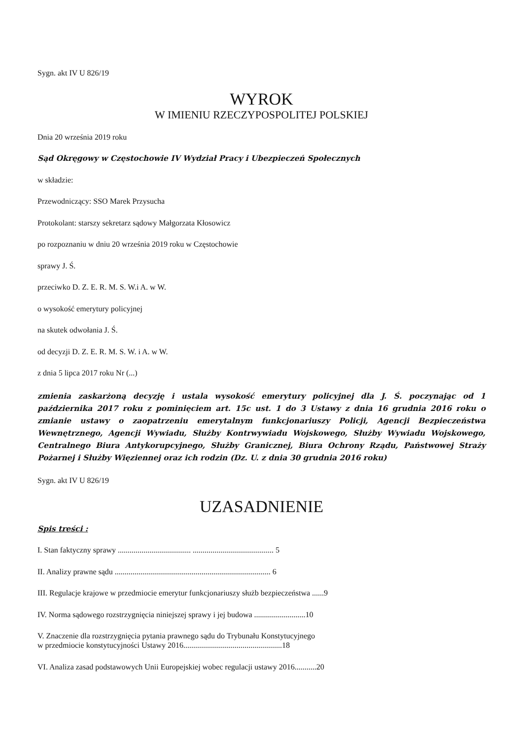Sygn. akt IV U 826/19
WYROK
W IMIENIU RZECZYPOSPOLITEJ POLSKIEJ
Dnia 20 września 2019 roku
Sąd Okręgowy w Częstochowie IV Wydział Pracy i Ubezpieczeń Społecznych
w składzie:
Przewodniczący: SSO Marek Przysucha
Protokolant: starszy sekretarz sądowy Małgorzata Kłosowicz
po rozpoznaniu w dniu 20 września 2019 roku w Częstochowie
sprawy J. Ś.
przeciwko D. Z. E. R. M. S. W.i A. w W.
o wysokość emerytury policyjnej
na skutek odwołania J. Ś.
od decyzji D. Z. E. R. M. S. W. i A. w W.
z dnia 5 lipca 2017 roku Nr (...)
zmienia zaskarżoną decyzję i ustala wysokość emerytury policyjnej dla J. Ś. poczynając od 1 października 2017 roku z pominięciem art. 15c ust. 1 do 3 Ustawy z dnia 16 grudnia 2016 roku o zmianie ustawy o zaopatrzeniu emerytalnym funkcjonariuszy Policji, Agencji Bezpieczeństwa Wewnętrznego, Agencji Wywiadu, Służby Kontrwywiadu Wojskowego, Służby Wywiadu Wojskowego, Centralnego Biura Antykorupcyjnego, Służby Granicznej, Biura Ochrony Rządu, Państwowej Straży Pożarnej i Służby Więziennej oraz ich rodzin (Dz. U. z dnia 30 grudnia 2016 roku)
Sygn. akt IV U 826/19
UZASADNIENIE
Spis treści :
I. Stan faktyczny sprawy ..................................... ......................................... 5
II. Analizy prawne sądu ............................................................................... 6
III. Regulacje krajowe w przedmiocie emerytur funkcjonariuszy służb bezpieczeństwa ......9
IV. Norma sądowego rozstrzygnięcia niniejszej sprawy i jej budowa ..........................10
V. Znaczenie dla rozstrzygnięcia pytania prawnego sądu do Trybunału Konstytucyjnego
w przedmiocie konstytucyjności Ustawy 2016..................................................18
VI. Analiza zasad podstawowych Unii Europejskiej wobec regulacji ustawy 2016...........20